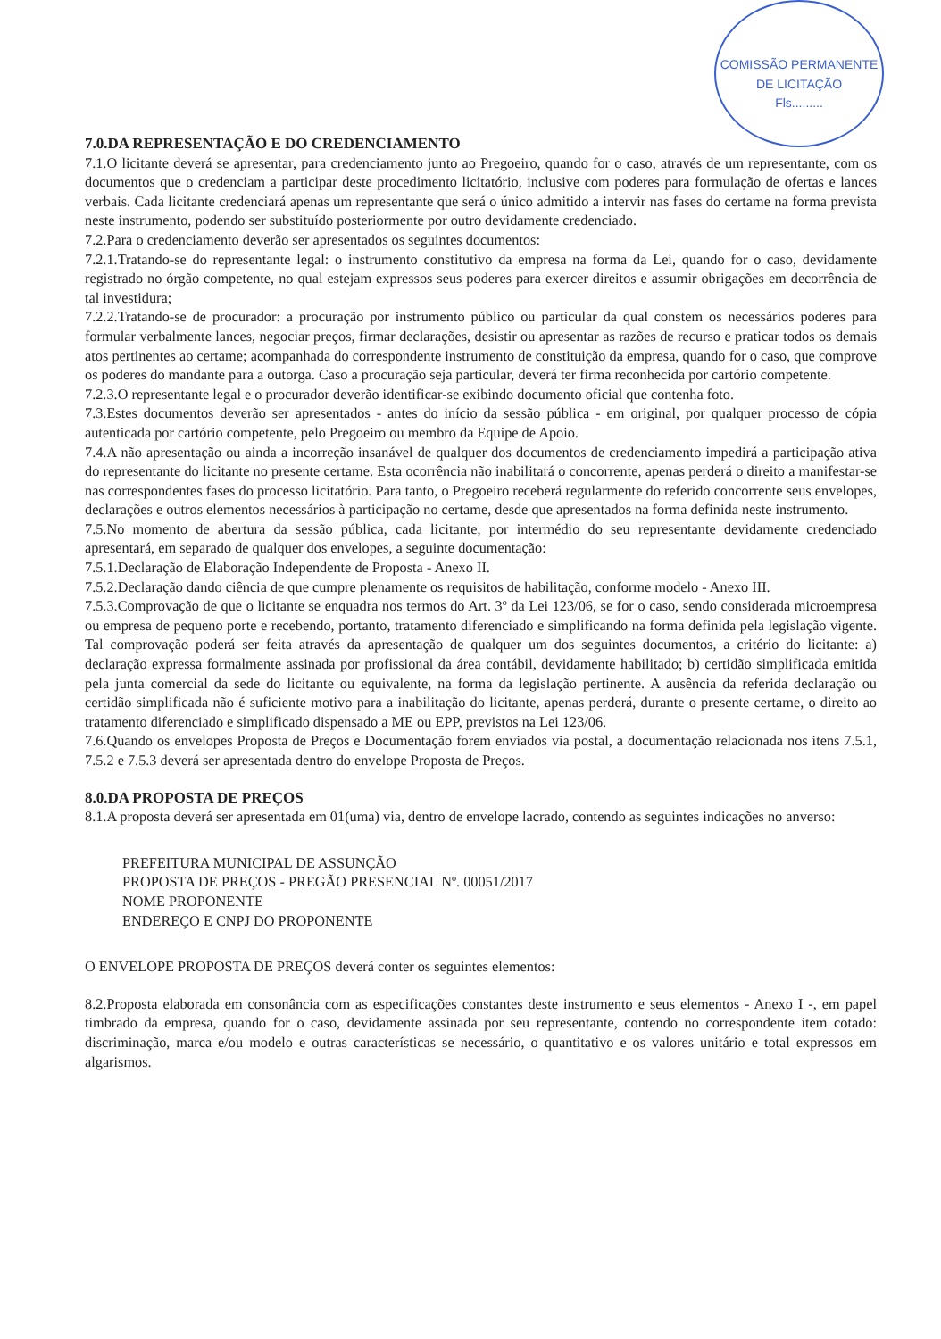COMISSÃO PERMANENTE DE LICITAÇÃO
Fls.........
7.0.DA REPRESENTAÇÃO E DO CREDENCIAMENTO
7.1.O licitante deverá se apresentar, para credenciamento junto ao Pregoeiro, quando for o caso, através de um representante, com os documentos que o credenciam a participar deste procedimento licitatório, inclusive com poderes para formulação de ofertas e lances verbais. Cada licitante credenciará apenas um representante que será o único admitido a intervir nas fases do certame na forma prevista neste instrumento, podendo ser substituído posteriormente por outro devidamente credenciado.
7.2.Para o credenciamento deverão ser apresentados os seguintes documentos:
7.2.1.Tratando-se do representante legal: o instrumento constitutivo da empresa na forma da Lei, quando for o caso, devidamente registrado no órgão competente, no qual estejam expressos seus poderes para exercer direitos e assumir obrigações em decorrência de tal investidura;
7.2.2.Tratando-se de procurador: a procuração por instrumento público ou particular da qual constem os necessários poderes para formular verbalmente lances, negociar preços, firmar declarações, desistir ou apresentar as razões de recurso e praticar todos os demais atos pertinentes ao certame; acompanhada do correspondente instrumento de constituição da empresa, quando for o caso, que comprove os poderes do mandante para a outorga. Caso a procuração seja particular, deverá ter firma reconhecida por cartório competente.
7.2.3.O representante legal e o procurador deverão identificar-se exibindo documento oficial que contenha foto.
7.3.Estes documentos deverão ser apresentados - antes do início da sessão pública - em original, por qualquer processo de cópia autenticada por cartório competente, pelo Pregoeiro ou membro da Equipe de Apoio.
7.4.A não apresentação ou ainda a incorreção insanável de qualquer dos documentos de credenciamento impedirá a participação ativa do representante do licitante no presente certame. Esta ocorrência não inabilitará o concorrente, apenas perderá o direito a manifestar-se nas correspondentes fases do processo licitatório. Para tanto, o Pregoeiro receberá regularmente do referido concorrente seus envelopes, declarações e outros elementos necessários à participação no certame, desde que apresentados na forma definida neste instrumento.
7.5.No momento de abertura da sessão pública, cada licitante, por intermédio do seu representante devidamente credenciado apresentará, em separado de qualquer dos envelopes, a seguinte documentação:
7.5.1.Declaração de Elaboração Independente de Proposta - Anexo II.
7.5.2.Declaração dando ciência de que cumpre plenamente os requisitos de habilitação, conforme modelo - Anexo III.
7.5.3.Comprovação de que o licitante se enquadra nos termos do Art. 3º da Lei 123/06, se for o caso, sendo considerada microempresa ou empresa de pequeno porte e recebendo, portanto, tratamento diferenciado e simplificando na forma definida pela legislação vigente. Tal comprovação poderá ser feita através da apresentação de qualquer um dos seguintes documentos, a critério do licitante: a) declaração expressa formalmente assinada por profissional da área contábil, devidamente habilitado; b) certidão simplificada emitida pela junta comercial da sede do licitante ou equivalente, na forma da legislação pertinente. A ausência da referida declaração ou certidão simplificada não é suficiente motivo para a inabilitação do licitante, apenas perderá, durante o presente certame, o direito ao tratamento diferenciado e simplificado dispensado a ME ou EPP, previstos na Lei 123/06.
7.6.Quando os envelopes Proposta de Preços e Documentação forem enviados via postal, a documentação relacionada nos itens 7.5.1, 7.5.2 e 7.5.3 deverá ser apresentada dentro do envelope Proposta de Preços.
8.0.DA PROPOSTA DE PREÇOS
8.1.A proposta deverá ser apresentada em 01(uma) via, dentro de envelope lacrado, contendo as seguintes indicações no anverso:
PREFEITURA MUNICIPAL DE ASSUNÇÃO
PROPOSTA DE PREÇOS - PREGÃO PRESENCIAL Nº. 00051/2017
NOME PROPONENTE
ENDEREÇO E CNPJ DO PROPONENTE
O ENVELOPE PROPOSTA DE PREÇOS deverá conter os seguintes elementos:
8.2.Proposta elaborada em consonância com as especificações constantes deste instrumento e seus elementos - Anexo I -, em papel timbrado da empresa, quando for o caso, devidamente assinada por seu representante, contendo no correspondente item cotado: discriminação, marca e/ou modelo e outras características se necessário, o quantitativo e os valores unitário e total expressos em algarismos.